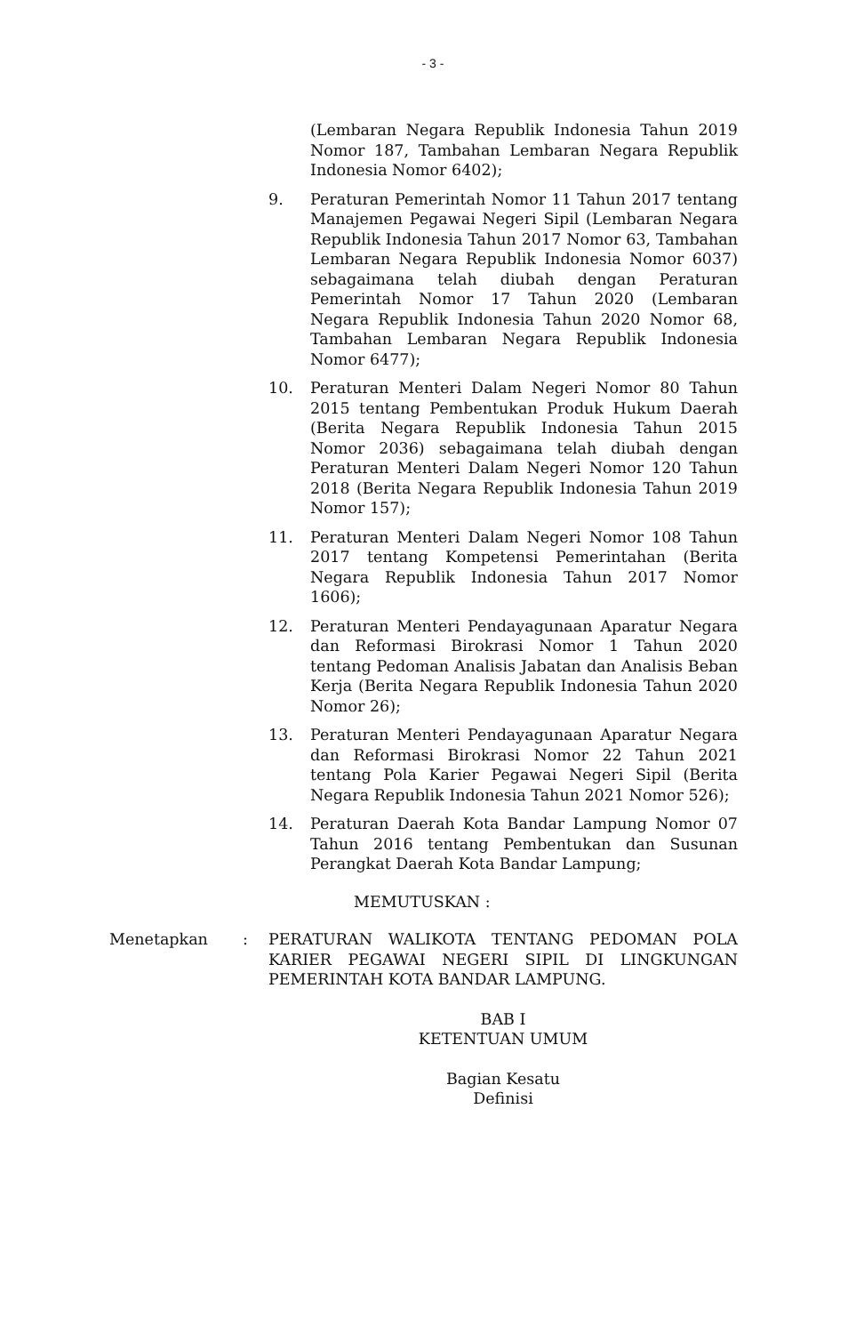- 3 -
(Lembaran Negara Republik Indonesia Tahun 2019 Nomor 187, Tambahan Lembaran Negara Republik Indonesia Nomor 6402);
9. Peraturan Pemerintah Nomor 11 Tahun 2017 tentang Manajemen Pegawai Negeri Sipil (Lembaran Negara Republik Indonesia Tahun 2017 Nomor 63, Tambahan Lembaran Negara Republik Indonesia Nomor 6037) sebagaimana telah diubah dengan Peraturan Pemerintah Nomor 17 Tahun 2020 (Lembaran Negara Republik Indonesia Tahun 2020 Nomor 68, Tambahan Lembaran Negara Republik Indonesia Nomor 6477);
10. Peraturan Menteri Dalam Negeri Nomor 80 Tahun 2015 tentang Pembentukan Produk Hukum Daerah (Berita Negara Republik Indonesia Tahun 2015 Nomor 2036) sebagaimana telah diubah dengan Peraturan Menteri Dalam Negeri Nomor 120 Tahun 2018 (Berita Negara Republik Indonesia Tahun 2019 Nomor 157);
11. Peraturan Menteri Dalam Negeri Nomor 108 Tahun 2017 tentang Kompetensi Pemerintahan (Berita Negara Republik Indonesia Tahun 2017 Nomor 1606);
12. Peraturan Menteri Pendayagunaan Aparatur Negara dan Reformasi Birokrasi Nomor 1 Tahun 2020 tentang Pedoman Analisis Jabatan dan Analisis Beban Kerja (Berita Negara Republik Indonesia Tahun 2020 Nomor 26);
13. Peraturan Menteri Pendayagunaan Aparatur Negara dan Reformasi Birokrasi Nomor 22 Tahun 2021 tentang Pola Karier Pegawai Negeri Sipil (Berita Negara Republik Indonesia Tahun 2021 Nomor 526);
14. Peraturan Daerah Kota Bandar Lampung Nomor 07 Tahun 2016 tentang Pembentukan dan Susunan Perangkat Daerah Kota Bandar Lampung;
MEMUTUSKAN :
Menetapkan : PERATURAN WALIKOTA TENTANG PEDOMAN POLA KARIER PEGAWAI NEGERI SIPIL DI LINGKUNGAN PEMERINTAH KOTA BANDAR LAMPUNG.
BAB I
KETENTUAN UMUM
Bagian Kesatu
Definisi